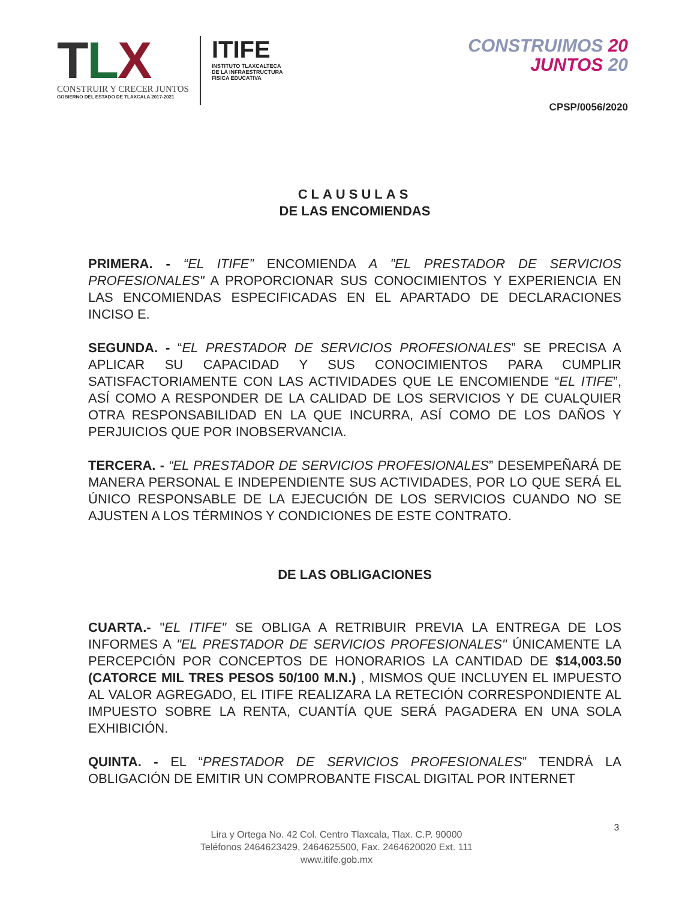TLX
CONSTRUIR Y CRECER JUNTOS
GOBIERNO DEL ESTADO DE TLAXCALA 2017-2021
ITIFE
INSTITUTO TLAXCALTECA
DE LA INFRAESTRUCTURA
FISICA EDUCATIVA
CONSTRUIMOS 20
JUNTOS 20
CPSP/0056/2020
CLAUSULAS
DE LAS ENCOMIENDAS
PRIMERA. - “EL ITIFE” ENCOMIENDA A "EL PRESTADOR DE SERVICIOS PROFESIONALES" A PROPORCIONAR SUS CONOCIMIENTOS Y EXPERIENCIA EN LAS ENCOMIENDAS ESPECIFICADAS EN EL APARTADO DE DECLARACIONES INCISO E.
SEGUNDA. - “EL PRESTADOR DE SERVICIOS PROFESIONALES” SE PRECISA A APLICAR SU CAPACIDAD Y SUS CONOCIMIENTOS PARA CUMPLIR SATISFACTORIAMENTE CON LAS ACTIVIDADES QUE LE ENCOMIENDE “EL ITIFE”, ASÍ COMO A RESPONDER DE LA CALIDAD DE LOS SERVICIOS Y DE CUALQUIER OTRA RESPONSABILIDAD EN LA QUE INCURRA, ASÍ COMO DE LOS DAÑOS Y PERJUICIOS QUE POR INOBSERVANCIA.
TERCERA. - “EL PRESTADOR DE SERVICIOS PROFESIONALES” DESEMPEÑARÁ DE MANERA PERSONAL E INDEPENDIENTE SUS ACTIVIDADES, POR LO QUE SERÁ EL ÚNICO RESPONSABLE DE LA EJECUCIÓN DE LOS SERVICIOS CUANDO NO SE AJUSTEN A LOS TÉRMINOS Y CONDICIONES DE ESTE CONTRATO.
DE LAS OBLIGACIONES
CUARTA.- "EL ITIFE" SE OBLIGA A RETRIBUIR PREVIA LA ENTREGA DE LOS INFORMES A "EL PRESTADOR DE SERVICIOS PROFESIONALES" ÚNICAMENTE LA PERCEPCIÓN POR CONCEPTOS DE HONORARIOS LA CANTIDAD DE $14,003.50 (CATORCE MIL TRES PESOS 50/100 M.N.) , MISMOS QUE INCLUYEN EL IMPUESTO AL VALOR AGREGADO, EL ITIFE REALIZARA LA RETECIÓN CORRESPONDIENTE AL IMPUESTO SOBRE LA RENTA, CUANTÍA QUE SERÁ PAGADERA EN UNA SOLA EXHIBICIÓN.
QUINTA. - EL “PRESTADOR DE SERVICIOS PROFESIONALES” TENDRÁ LA OBLIGACIÓN DE EMITIR UN COMPROBANTE FISCAL DIGITAL POR INTERNET
3
Lira y Ortega No. 42 Col. Centro Tlaxcala, Tlax. C.P. 90000
Teléfonos 2464623429, 2464625500, Fax. 2464620020 Ext. 111
www.itife.gob.mx